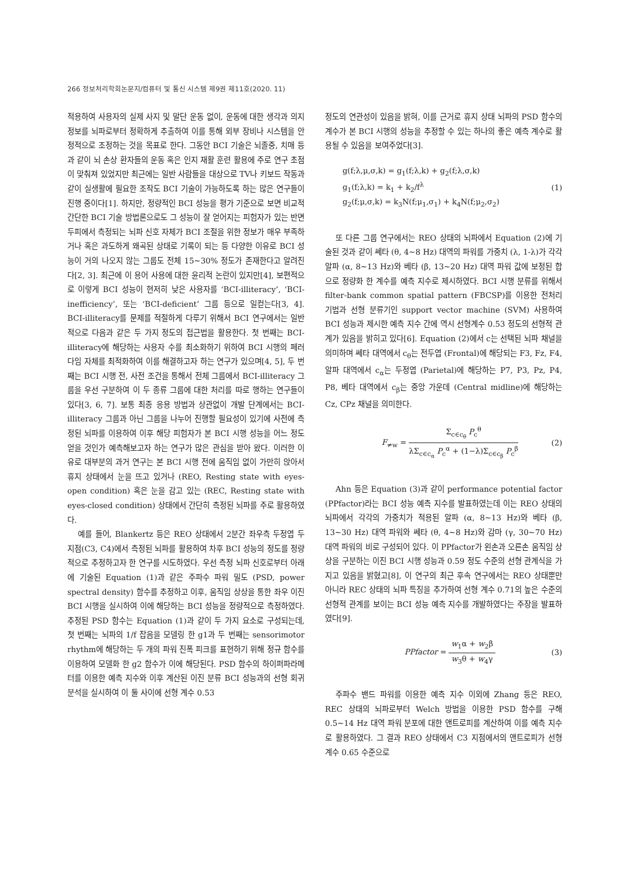266 정보처리학회논문지/컴퓨터 및 통신 시스템 제9권 제11호(2020. 11)
적용하여 사용자의 실제 사지 및 말단 운동 없이, 운동에 대한 생각과 의지 정보를 뇌파로부터 정확하게 추출하여 이를 통해 외부 장비나 시스템을 안정적으로 조정하는 것을 목표로 한다. 그동안 BCI 기술은 뇌졸중, 치매 등과 같이 뇌 손상 환자들의 운동 혹은 인지 재활 훈련 활용에 주로 연구 초점이 맞춰져 있었지만 최근에는 일반 사람들을 대상으로 TV나 키보드 작동과 같이 실생활에 필요한 조작도 BCI 기술이 가능하도록 하는 많은 연구들이 진행 중이다[1]. 하지만, 정량적인 BCI 성능을 평가 기준으로 보면 비교적 간단한 BCI 기술 방법론으로도 그 성능이 잘 얻어지는 피험자가 있는 반면 두피에서 측정되는 뇌파 신호 자체가 BCI 조절을 위한 정보가 매우 부족하거나 혹은 과도하게 왜곡된 상태로 기록이 되는 등 다양한 이유로 BCI 성능이 거의 나오지 않는 그룹도 전체 15~30% 정도가 존재한다고 알려진다[2, 3]. 최근에 이 용어 사용에 대한 윤리적 논란이 있지만[4], 보편적으로 이렇게 BCI 성능이 현저히 낮은 사용자를 ‘BCI-illiteracy’, ‘BCI-inefficiency’, 또는 ‘BCI-deficient’ 그룹 등으로 일컫는다[3, 4]. BCI-illiteracy를 문제를 적절하게 다루기 위해서 BCI 연구에서는 일반적으로 다음과 같은 두 가지 정도의 접근법을 활용한다. 첫 번째는 BCI-illiteracy에 해당하는 사용자 수를 최소화하기 위하여 BCI 시행의 페러다임 자체를 최적화하여 이를 해결하고자 하는 연구가 있으며[4, 5], 두 번째는 BCI 시행 전, 사전 조건을 통해서 전체 그룹에서 BCI-illiteracy 그룹을 우선 구분하여 이 두 종류 그룹에 대한 처리를 따로 행하는 연구들이 있다[3, 6, 7]. 보통 최종 응용 방법과 상관없이 개발 단계에서는 BCI-illiteracy 그룹과 아닌 그룹을 나누어 진행할 필요성이 있기에 사전에 측정된 뇌파를 이용하여 이후 해당 피험자가 본 BCI 시행 성능을 어느 정도 얻을 것인가 예측해보고자 하는 연구가 많은 관심을 받아 왔다. 이러한 이유로 대부분의 과거 연구는 본 BCI 시행 전에 움직임 없이 가만히 앉아서 휴지 상태에서 눈을 뜨고 있거나 (REO, Resting state with eyes-open condition) 혹은 눈을 감고 있는 (REC, Resting state with eyes-closed condition) 상태에서 간단히 측정된 뇌파를 주로 활용하였다.
예를 들어, Blankertz 등은 REO 상태에서 2분간 좌우측 두정엽 두 지점(C3, C4)에서 측정된 뇌파를 활용하여 차후 BCI 성능의 정도를 정량적으로 추정하고자 한 연구를 시도하였다. 우선 측정 뇌파 신호로부터 아래에 기술된 Equation (1)과 같은 주파수 파워 밀도 (PSD, power spectral density) 함수를 추정하고 이후, 움직임 상상을 통한 좌우 이진 BCI 시행을 실시하여 이에 해당하는 BCI 성능을 정량적으로 측정하였다. 추정된 PSD 함수는 Equation (1)과 같이 두 가지 요소로 구성되는데, 첫 번째는 뇌파의 1/f 잡음을 모델링 한 g1과 두 번째는 sensorimotor rhythm에 해당하는 두 개의 파워 진폭 피크를 표현하기 위해 정규 함수를 이용하여 모델화 한 g2 함수가 이에 해당된다. PSD 함수의 하이퍼파라메터를 이용한 예측 지수와 이후 계산된 이진 분류 BCI 성능과의 선형 회귀 분석을 실시하여 이 둘 사이에 선형 계수 0.53
정도의 연관성이 있음을 밝혀, 이를 근거로 휴지 상태 뇌파의 PSD 함수의 계수가 본 BCI 시행의 성능을 추정할 수 있는 하나의 좋은 예측 계수로 활용될 수 있음을 보여주었다[3].
g(f;λ,μ,σ,k) = g<sub>1</sub>(f;λ,k) + g<sub>2</sub>(f;λ,σ,k)
g<sub>1</sub>(f;λ,k) = k<sub>1</sub> + k<sub>2</sub>/f<sup>λ</sup>
g<sub>2</sub>(f;μ,σ,k) = k<sub>3</sub>N(f;μ<sub>1</sub>,σ<sub>1</sub>) + k<sub>4</sub>N(f;μ<sub>2</sub>,σ<sub>2</sub>)
(1)
또 다른 그룹 연구에서는 REO 상태의 뇌파에서 Equation (2)에 기술된 것과 같이 쎄타 (θ, 4~8 Hz) 대역의 파워를 가중치 (λ, 1-λ)가 각각 알파 (α, 8~13 Hz)와 베타 (β, 13~20 Hz) 대역 파워 값에 보정된 합으로 정량화 한 계수를 예측 지수로 제시하였다. BCI 시행 분류를 위해서 filter-bank common spatial pattern (FBCSP)를 이용한 전처리 기법과 선형 분류기인 support vector machine (SVM) 사용하여 BCI 성능과 제시한 예측 지수 간에 역시 선형계수 0.53 정도의 선형적 관계가 있음을 밝히고 있다[6]. Equation (2)에서 c는 선택된 뇌파 채널을 의미하며 쎄타 대역에서 c<sub>θ</sub>는 전두엽 (Frontal)에 해당되는 F3, Fz, F4, 알파 대역에서 c<sub>α</sub>는 두정엽 (Parietal)에 해당하는 P7, P3, Pz, P4, P8, 베타 대역에서 c<sub>β</sub>는 중앙 가운데 (Central midline)에 해당하는 Cz, CPz 채널을 의미한다.
F<sub>≠w</sub> = Σ<sub>c∈c<sub>θ</sub></sub> P<sub>c</sub><sup>θ</sup> λΣ<sub>c∈c<sub>α</sub></sub> P<sub>c</sub><sup>α</sup> + (1−λ)Σ<sub>c∈c<sub>β</sub></sub> P<sub>c</sub><sup>β</sup>
(2)
Ahn 등은 Equation (3)과 같이 performance potential factor (PPfactor)라는 BCI 성능 예측 지수를 발표하였는데 이는 REO 상태의 뇌파에서 각각의 가중치가 적용된 알파 (α, 8~13 Hz)와 베타 (β, 13~30 Hz) 대역 파워와 쎄타 (θ, 4~8 Hz)와 감마 (γ, 30~70 Hz) 대역 파워의 비로 구성되어 있다. 이 PPfactor가 왼손과 오른손 움직임 상상을 구분하는 이진 BCI 시행 성능과 0.59 정도 수준의 선형 관계식을 가지고 있음을 밝혔고[8], 이 연구의 최근 후속 연구에서는 REO 상태뿐만 아니라 REC 상태의 뇌파 특징을 추가하여 선형 계수 0.71의 높은 수준의 선형적 관계를 보이는 BCI 성능 예측 지수를 개발하였다는 주장을 발표하였다[9].
PPfactor = w<sub>1</sub>α + w<sub>2</sub>β w<sub>3</sub>θ + w<sub>4</sub>γ (3)
주파수 밴드 파워를 이용한 예측 지수 이외에 Zhang 등은 REO, REC 상태의 뇌파로부터 Welch 방법을 이용한 PSD 함수를 구해 0.5~14 Hz 대역 파워 분포에 대한 앤트로피를 계산하여 이를 예측 지수로 활용하였다. 그 결과 REO 상태에서 C3 지점에서의 앤트로피가 선형 계수 0.65 수준으로